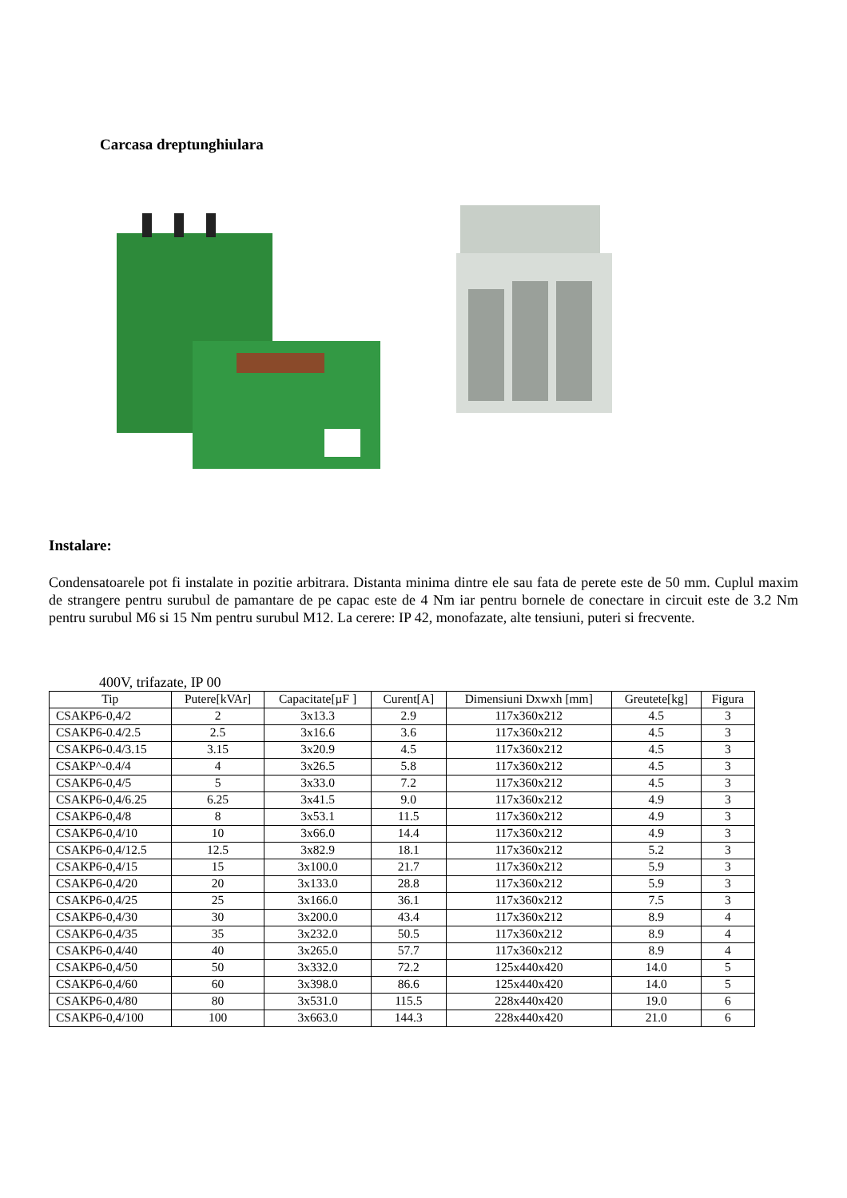Carcasa dreptunghiulara
Instalare:
Condensatoarele pot fi instalate in pozitie arbitrara. Distanta minima dintre ele sau fata de perete este de 50 mm. Cuplul maxim de strangere pentru surubul de pamantare de pe capac este de 4 Nm iar pentru bornele de conectare in circuit este de 3.2 Nm pentru surubul M6 si 15 Nm pentru surubul M12. La cerere: IP 42, monofazate, alte tensiuni, puteri si frecvente.
400V, trifazate, IP 00
| Tip | Putere[kVAr] | Capacitate[µF ] | Curent[A] | Dimensiuni Dxwxh [mm] | Greutete[kg] | Figura |
| --- | --- | --- | --- | --- | --- | --- |
| CSAKP6-0,4/2 | 2 | 3x13.3 | 2.9 | 117x360x212 | 4.5 | 3 |
| CSAKP6-0.4/2.5 | 2.5 | 3x16.6 | 3.6 | 117x360x212 | 4.5 | 3 |
| CSAKP6-0.4/3.15 | 3.15 | 3x20.9 | 4.5 | 117x360x212 | 4.5 | 3 |
| CSAKP^-0.4/4 | 4 | 3x26.5 | 5.8 | 117x360x212 | 4.5 | 3 |
| CSAKP6-0,4/5 | 5 | 3x33.0 | 7.2 | 117x360x212 | 4.5 | 3 |
| CSAKP6-0,4/6.25 | 6.25 | 3x41.5 | 9.0 | 117x360x212 | 4.9 | 3 |
| CSAKP6-0,4/8 | 8 | 3x53.1 | 11.5 | 117x360x212 | 4.9 | 3 |
| CSAKP6-0,4/10 | 10 | 3x66.0 | 14.4 | 117x360x212 | 4.9 | 3 |
| CSAKP6-0,4/12.5 | 12.5 | 3x82.9 | 18.1 | 117x360x212 | 5.2 | 3 |
| CSAKP6-0,4/15 | 15 | 3x100.0 | 21.7 | 117x360x212 | 5.9 | 3 |
| CSAKP6-0,4/20 | 20 | 3x133.0 | 28.8 | 117x360x212 | 5.9 | 3 |
| CSAKP6-0,4/25 | 25 | 3x166.0 | 36.1 | 117x360x212 | 7.5 | 3 |
| CSAKP6-0,4/30 | 30 | 3x200.0 | 43.4 | 117x360x212 | 8.9 | 4 |
| CSAKP6-0,4/35 | 35 | 3x232.0 | 50.5 | 117x360x212 | 8.9 | 4 |
| CSAKP6-0,4/40 | 40 | 3x265.0 | 57.7 | 117x360x212 | 8.9 | 4 |
| CSAKP6-0,4/50 | 50 | 3x332.0 | 72.2 | 125x440x420 | 14.0 | 5 |
| CSAKP6-0,4/60 | 60 | 3x398.0 | 86.6 | 125x440x420 | 14.0 | 5 |
| CSAKP6-0,4/80 | 80 | 3x531.0 | 115.5 | 228x440x420 | 19.0 | 6 |
| CSAKP6-0,4/100 | 100 | 3x663.0 | 144.3 | 228x440x420 | 21.0 | 6 |